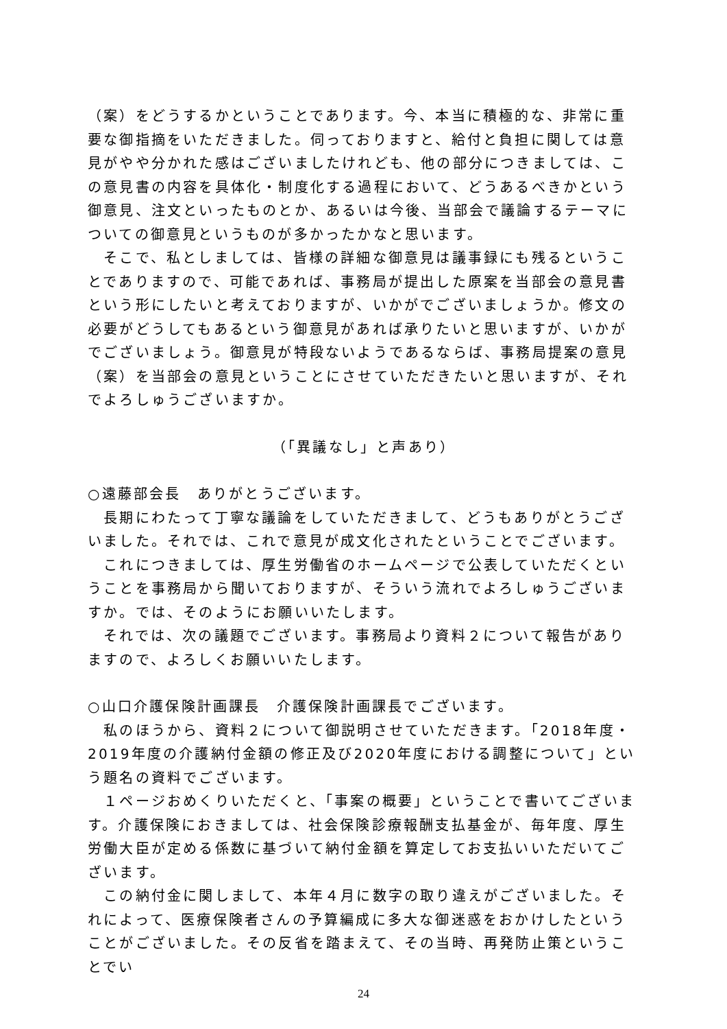（案）をどうするかということであります。今、本当に積極的な、非常に重要な御指摘をいただきました。伺っておりますと、給付と負担に関しては意見がやや分かれた感はございましたけれども、他の部分につきましては、この意見書の内容を具体化・制度化する過程において、どうあるべきかという御意見、注文といったものとか、あるいは今後、当部会で議論するテーマについての御意見というものが多かったかなと思います。
　そこで、私としましては、皆様の詳細な御意見は議事録にも残るということでありますので、可能であれば、事務局が提出した原案を当部会の意見書という形にしたいと考えておりますが、いかがでございましょうか。修文の必要がどうしてもあるという御意見があれば承りたいと思いますが、いかがでございましょう。御意見が特段ないようであるならば、事務局提案の意見（案）を当部会の意見ということにさせていただきたいと思いますが、それでよろしゅうございますか。
（「異議なし」と声あり）
○遠藤部会長　ありがとうございます。
　長期にわたって丁寧な議論をしていただきまして、どうもありがとうございました。それでは、これで意見が成文化されたということでございます。
　これにつきましては、厚生労働省のホームページで公表していただくということを事務局から聞いておりますが、そういう流れでよろしゅうございますか。では、そのようにお願いいたします。
　それでは、次の議題でございます。事務局より資料２について報告がありますので、よろしくお願いいたします。
○山口介護保険計画課長　介護保険計画課長でございます。
　私のほうから、資料２について御説明させていただきます。「2018年度・2019年度の介護納付金額の修正及び2020年度における調整について」という題名の資料でございます。
　１ページおめくりいただくと、「事案の概要」ということで書いてございます。介護保険におきましては、社会保険診療報酬支払基金が、毎年度、厚生労働大臣が定める係数に基づいて納付金額を算定してお支払いいただいてございます。
　この納付金に関しまして、本年４月に数字の取り違えがございました。それによって、医療保険者さんの予算編成に多大な御迷惑をおかけしたということがございました。その反省を踏まえて、その当時、再発防止策ということでい
24